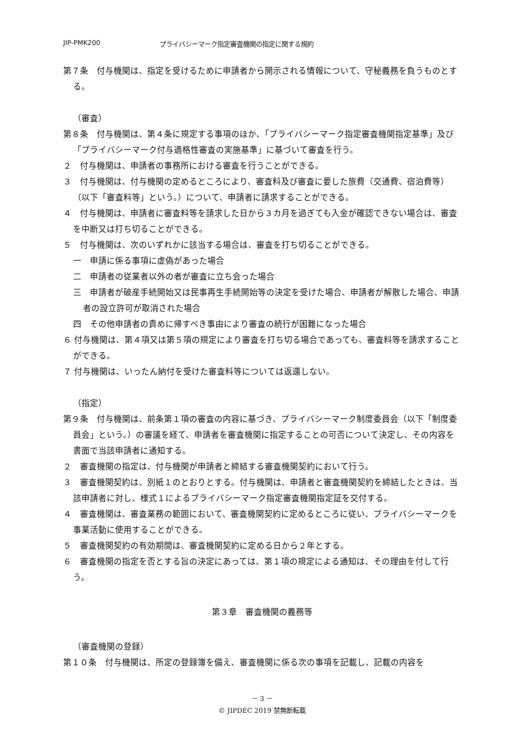JIP-PMK200 プライバシーマーク指定審査機関の指定に関する規約
第７条　付与機関は、指定を受けるために申請者から開示される情報について、守秘義務を負うものとする。
（審査）
第８条　付与機関は、第４条に規定する事項のほか、「プライバシーマーク指定審査機関指定基準」及び「プライバシーマーク付与適格性審査の実施基準」に基づいて審査を行う。
２　付与機関は、申請者の事務所における審査を行うことができる。
３　付与機関は、付与機関の定めるところにより、審査料及び審査に要した旅費（交通費、宿泊費等）（以下「審査料等」という。）について、申請者に請求することができる。
４　付与機関は、申請者に審査料等を請求した日から３カ月を過ぎても入金が確認できない場合は、審査を中断又は打ち切ることができる。
５　付与機関は、次のいずれかに該当する場合は、審査を打ち切ることができる。
一　申請に係る事項に虚偽があった場合
二　申請者の従業者以外の者が審査に立ち会った場合
三　申請者が破産手続開始又は民事再生手続開始等の決定を受けた場合、申請者が解散した場合、申請者の設立許可が取消された場合
四　その他申請者の責めに帰すべき事由により審査の続行が困難になった場合
６ 付与機関は、第４項又は第５項の規定により審査を打ち切る場合であっても、審査料等を請求することができる。
７ 付与機関は、いったん納付を受けた審査料等については返還しない。
（指定）
第９条　付与機関は、前条第１項の審査の内容に基づき、プライバシーマーク制度委員会（以下「制度委員会」という。）の審議を経て、申請者を審査機関に指定することの可否について決定し、その内容を書面で当該申請者に通知する。
２　審査機関の指定は、付与機関が申請者と締結する審査機関契約において行う。
３　審査機関契約は、別紙１のとおりとする。付与機関は、申請者と審査機関契約を締結したときは、当該申請者に対し、様式１によるプライバシーマーク指定審査機関指定証を交付する。
４　審査機関は、審査業務の範囲において、審査機関契約に定めるところに従い、プライバシーマークを事業活動に使用することができる。
５　審査機関契約の有効期間は、審査機関契約に定める日から２年とする。
６　審査機関の指定を否とする旨の決定にあっては、第１項の規定による通知は、その理由を付して行う。
第３章　審査機関の義務等
（審査機関の登録）
第１０条　付与機関は、所定の登録簿を備え、審査機関に係る次の事項を記載し、記載の内容を
－ 3 －
© JIPDEC 2019 禁無断転載